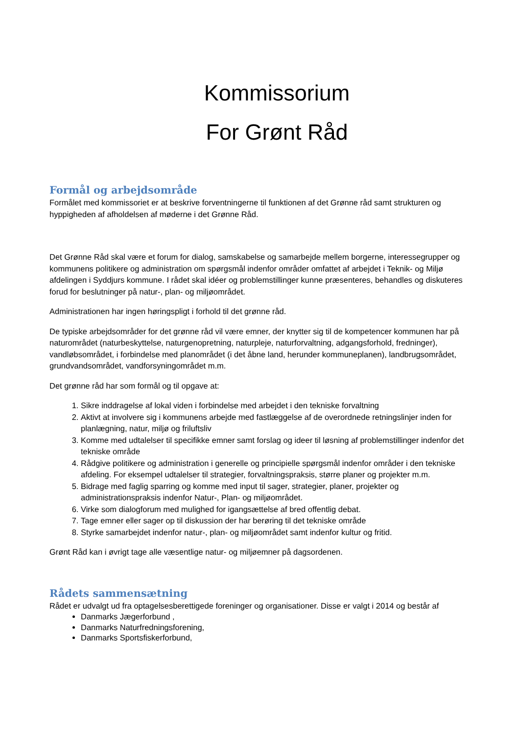Kommissorium
For Grønt Råd
Formål og arbejdsområde
Formålet med kommissoriet er at beskrive forventningerne til funktionen af det Grønne råd samt strukturen og hyppigheden af afholdelsen af møderne i det Grønne Råd.
Det Grønne Råd skal være et forum for dialog, samskabelse og samarbejde mellem borgerne, interessegrupper og kommunens politikere og administration om spørgsmål indenfor områder omfattet af arbejdet i Teknik- og Miljø afdelingen i Syddjurs kommune. I rådet skal idéer og problemstillinger kunne præsenteres, behandles og diskuteres forud for beslutninger på natur-, plan- og miljøområdet.
Administrationen har ingen høringspligt i forhold til det grønne råd.
De typiske arbejdsområder for det grønne råd vil være emner, der knytter sig til de kompetencer kommunen har på naturområdet (naturbeskyttelse, naturgenopretning, naturpleje, naturforvaltning, adgangsforhold, fredninger), vandløbsområdet, i forbindelse med planområdet (i det åbne land, herunder kommuneplanen), landbrugsområdet, grundvandsområdet, vandforsyningområdet m.m.
Det grønne råd har som formål og til opgave at:
1. Sikre inddragelse af lokal viden i forbindelse med arbejdet i den tekniske forvaltning
2. Aktivt at involvere sig i kommunens arbejde med fastlæggelse af de overordnede retningslinjer inden for planlægning, natur, miljø og friluftsliv
3. Komme med udtalelser til specifikke emner samt forslag og ideer til løsning af problemstillinger indenfor det tekniske område
4. Rådgive politikere og administration i generelle og principielle spørgsmål indenfor områder i den tekniske afdeling. For eksempel udtalelser til strategier, forvaltningspraksis, større planer og projekter m.m.
5. Bidrage med faglig sparring og komme med input til sager, strategier, planer, projekter og administrationspraksis indenfor Natur-, Plan- og miljøområdet.
6. Virke som dialogforum med mulighed for igangsættelse af bred offentlig debat.
7. Tage emner eller sager op til diskussion der har berøring til det tekniske område
8. Styrke samarbejdet indenfor natur-, plan- og miljøområdet samt indenfor kultur og fritid.
Grønt Råd kan i øvrigt tage alle væsentlige natur- og miljøemner på dagsordenen.
Rådets sammensætning
Rådet er udvalgt ud fra optagelsesberettigede foreninger og organisationer. Disse er valgt i 2014 og består af
Danmarks Jægerforbund ,
Danmarks Naturfredningsforening,
Danmarks Sportsfiskerforbund,